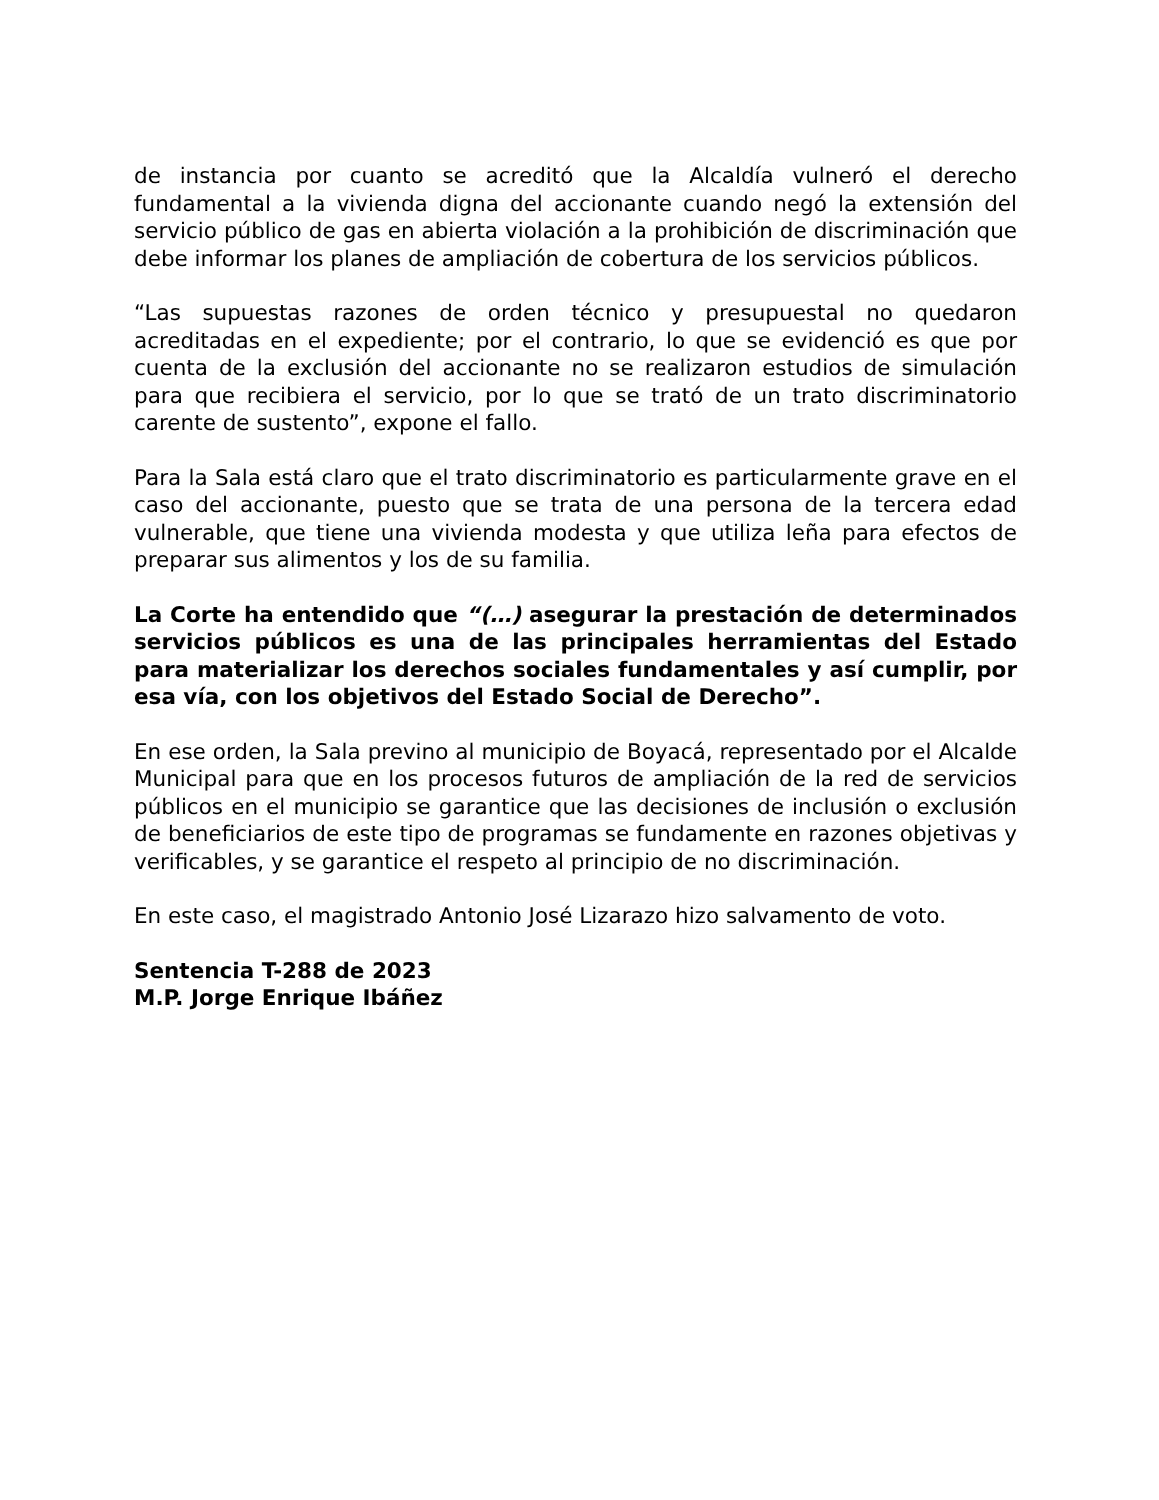de instancia por cuanto se acreditó que la Alcaldía vulneró el derecho fundamental a la vivienda digna del accionante cuando negó la extensión del servicio público de gas en abierta violación a la prohibición de discriminación que debe informar los planes de ampliación de cobertura de los servicios públicos.
“Las supuestas razones de orden técnico y presupuestal no quedaron acreditadas en el expediente; por el contrario, lo que se evidenció es que por cuenta de la exclusión del accionante no se realizaron estudios de simulación para que recibiera el servicio, por lo que se trató de un trato discriminatorio carente de sustento”, expone el fallo.
Para la Sala está claro que el trato discriminatorio es particularmente grave en el caso del accionante, puesto que se trata de una persona de la tercera edad vulnerable, que tiene una vivienda modesta y que utiliza leña para efectos de preparar sus alimentos y los de su familia.
La Corte ha entendido que “(…) asegurar la prestación de determinados servicios públicos es una de las principales herramientas del Estado para materializar los derechos sociales fundamentales y así cumplir, por esa vía, con los objetivos del Estado Social de Derecho”.
En ese orden, la Sala previno al municipio de Boyacá, representado por el Alcalde Municipal para que en los procesos futuros de ampliación de la red de servicios públicos en el municipio se garantice que las decisiones de inclusión o exclusión de beneficiarios de este tipo de programas se fundamente en razones objetivas y verificables, y se garantice el respeto al principio de no discriminación.
En este caso, el magistrado Antonio José Lizarazo hizo salvamento de voto.
Sentencia T-288 de 2023
M.P. Jorge Enrique Ibáñez